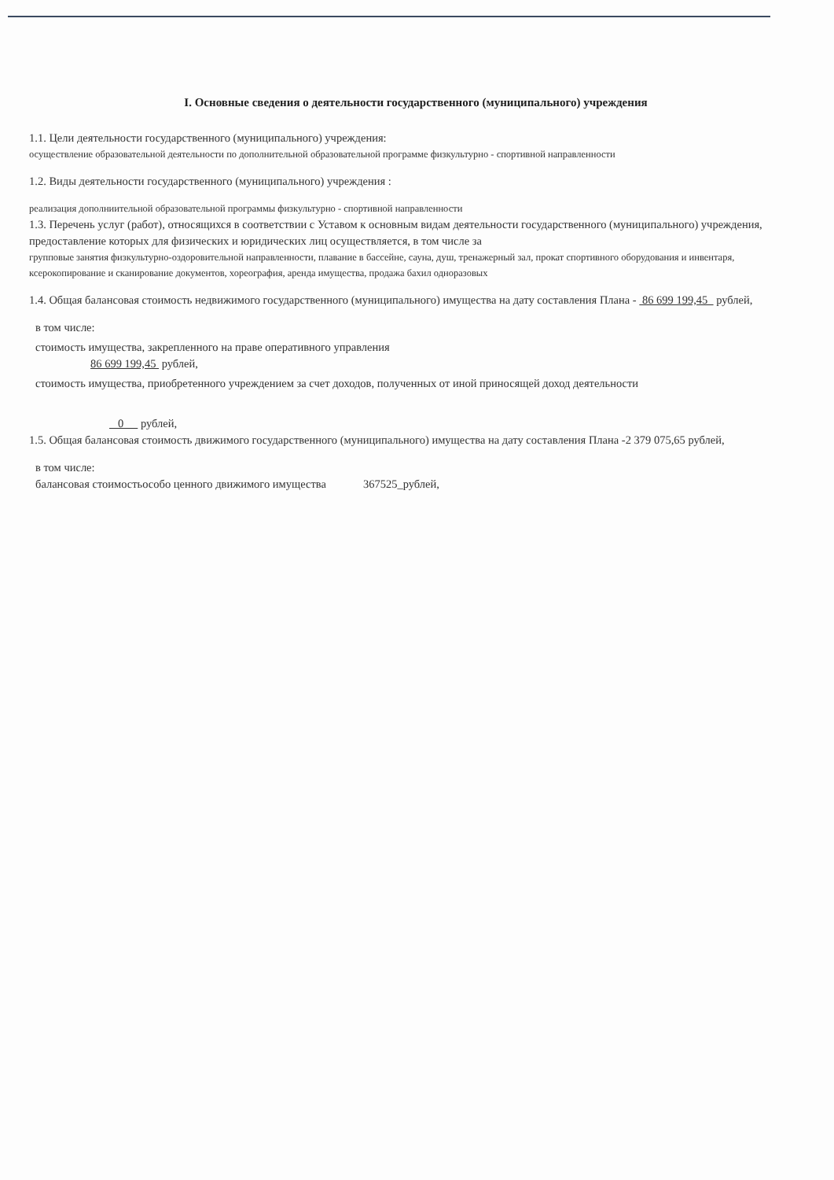I. Основные сведения о деятельности государственного (муниципального) учреждения
1.1. Цели деятельности государственного (муниципального) учреждения:
осуществление образовательной деятельности по дополнительной образовательной программе физкультурно - спортивной направленности
1.2. Виды деятельности государственного (муниципального) учреждения :
реализация дополниительной образовательной программы физкультурно - спортивной направленности
1.3. Перечень услуг (работ), относящихся в соответствии с Уставом к основным видам деятельности государственного (муниципального) учреждения, предоставление которых для физических и юридических лиц осуществляется, в том числе за
групповые занятия физкультурно-оздоровительной направленности, плавание в бассейне, сауна, душ, тренажерный зал, прокат спортивного оборудования и инвентаря, ксерокопирование и сканирование документов, хореография, аренда имущества, продажа бахил одноразовых
1.4. Общая балансовая стоимость недвижимого государственного (муниципального) имущества на дату составления Плана - 86 699 199,45 рублей,
в том числе:
стоимость имущества, закрепленного на праве оперативного управления
86 699 199,45 рублей,
стоимость имущества, приобретенного учреждением за счет доходов, полученных от иной приносящей доход деятельности
0 рублей,
1.5. Общая балансовая стоимость движимого государственного (муниципального) имущества на дату составления Плана -2 379 075,65 рублей,
в том числе:
балансовая стоимостьособо ценного движимого имущества 367525_рублей,